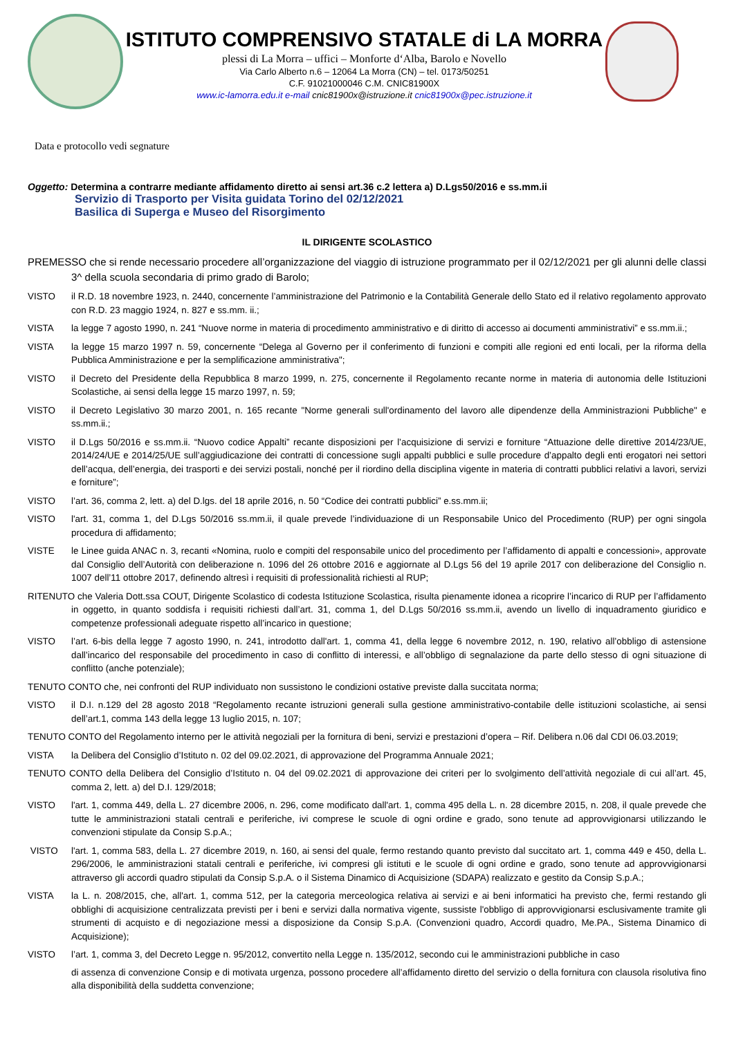ISTITUTO COMPRENSIVO STATALE di LA MORRA
plessi di La Morra – uffici – Monforte d‘Alba, Barolo e Novello
Via Carlo Alberto n.6 – 12064 La Morra (CN) – tel. 0173/50251
C.F. 91021000046 C.M. CNIC81900X
www.ic-lamorra.edu.it e-mail cnic81900x@istruzione.it cnic81900x@pec.istruzione.it
Data e protocollo vedi segnature
Oggetto: Determina a contrarre mediante affidamento diretto ai sensi art.36 c.2 lettera a) D.Lgs50/2016 e ss.mm.ii
Servizio di Trasporto per Visita guidata Torino del 02/12/2021
Basilica di Superga e Museo del Risorgimento
IL DIRIGENTE SCOLASTICO
PREMESSO che si rende necessario procedere all’organizzazione del viaggio di istruzione programmato per il 02/12/2021 per gli alunni delle classi 3^ della scuola secondaria di primo grado di Barolo;
VISTO il R.D. 18 novembre 1923, n. 2440, concernente l’amministrazione del Patrimonio e la Contabilità Generale dello Stato ed il relativo regolamento approvato con R.D. 23 maggio 1924, n. 827 e ss.mm. ii.;
VISTA la legge 7 agosto 1990, n. 241 “Nuove norme in materia di procedimento amministrativo e di diritto di accesso ai documenti amministrativi” e ss.mm.ii.;
VISTA la legge 15 marzo 1997 n. 59, concernente “Delega al Governo per il conferimento di funzioni e compiti alle regioni ed enti locali, per la riforma della Pubblica Amministrazione e per la semplificazione amministrativa";
VISTO il Decreto del Presidente della Repubblica 8 marzo 1999, n. 275, concernente il Regolamento recante norme in materia di autonomia delle Istituzioni Scolastiche, ai sensi della legge 15 marzo 1997, n. 59;
VISTO il Decreto Legislativo 30 marzo 2001, n. 165 recante "Norme generali sull'ordinamento del lavoro alle dipendenze della Amministrazioni Pubbliche" e ss.mm.ii.;
VISTO il D.Lgs 50/2016 e ss.mm.ii. “Nuovo codice Appalti” recante disposizioni per l’acquisizione di servizi e forniture “Attuazione delle direttive 2014/23/UE, 2014/24/UE e 2014/25/UE sull’aggiudicazione dei contratti di concessione sugli appalti pubblici e sulle procedure d’appalto degli enti erogatori nei settori dell’acqua, dell’energia, dei trasporti e dei servizi postali, nonché per il riordino della disciplina vigente in materia di contratti pubblici relativi a lavori, servizi e forniture”;
VISTO l’art. 36, comma 2, lett. a) del D.lgs. del 18 aprile 2016, n. 50 “Codice dei contratti pubblici” e.ss.mm.ii;
VISTO l'art. 31, comma 1, del D.Lgs 50/2016 ss.mm.ii, il quale prevede l’individuazione di un Responsabile Unico del Procedimento (RUP) per ogni singola procedura di affidamento;
VISTE le Linee guida ANAC n. 3, recanti «Nomina, ruolo e compiti del responsabile unico del procedimento per l’affidamento di appalti e concessioni», approvate dal Consiglio dell’Autorità con deliberazione n. 1096 del 26 ottobre 2016 e aggiornate al D.Lgs 56 del 19 aprile 2017 con deliberazione del Consiglio n. 1007 dell’11 ottobre 2017, definendo altresì i requisiti di professionalità richiesti al RUP;
RITENUTO che Valeria Dott.ssa COUT, Dirigente Scolastico di codesta Istituzione Scolastica, risulta pienamente idonea a ricoprire l’incarico di RUP per l’affidamento in oggetto, in quanto soddisfa i requisiti richiesti dall’art. 31, comma 1, del D.Lgs 50/2016 ss.mm.ii, avendo un livello di inquadramento giuridico e competenze professionali adeguate rispetto all’incarico in questione;
VISTO l’art. 6-bis della legge 7 agosto 1990, n. 241, introdotto dall'art. 1, comma 41, della legge 6 novembre 2012, n. 190, relativo all’obbligo di astensione dall’incarico del responsabile del procedimento in caso di conflitto di interessi, e all’obbligo di segnalazione da parte dello stesso di ogni situazione di conflitto (anche potenziale);
TENUTO CONTO che, nei confronti del RUP individuato non sussistono le condizioni ostative previste dalla succitata norma;
VISTO il D.I. n.129 del 28 agosto 2018 “Regolamento recante istruzioni generali sulla gestione amministrativo-contabile delle istituzioni scolastiche, ai sensi dell’art.1, comma 143 della legge 13 luglio 2015, n. 107;
TENUTO CONTO del Regolamento interno per le attività negoziali per la fornitura di beni, servizi e prestazioni d’opera – Rif. Delibera n.06 dal CDI 06.03.2019;
VISTA la Delibera del Consiglio d’Istituto n. 02 del 09.02.2021, di approvazione del Programma Annuale 2021;
TENUTO CONTO della Delibera del Consiglio d’Istituto n. 04 del 09.02.2021 di approvazione dei criteri per lo svolgimento dell’attività negoziale di cui all’art. 45, comma 2, lett. a) del D.I. 129/2018;
VISTO l'art. 1, comma 449, della L. 27 dicembre 2006, n. 296, come modificato dall'art. 1, comma 495 della L. n. 28 dicembre 2015, n. 208, il quale prevede che tutte le amministrazioni statali centrali e periferiche, ivi comprese le scuole di ogni ordine e grado, sono tenute ad approvvigionarsi utilizzando le convenzioni stipulate da Consip S.p.A.;
VISTO l'art. 1, comma 583, della L. 27 dicembre 2019, n. 160, ai sensi del quale, fermo restando quanto previsto dal succitato art. 1, comma 449 e 450, della L. 296/2006, le amministrazioni statali centrali e periferiche, ivi compresi gli istituti e le scuole di ogni ordine e grado, sono tenute ad approvvigionarsi attraverso gli accordi quadro stipulati da Consip S.p.A. o il Sistema Dinamico di Acquisizione (SDAPA) realizzato e gestito da Consip S.p.A.;
VISTA la L. n. 208/2015, che, all'art. 1, comma 512, per la categoria merceologica relativa ai servizi e ai beni informatici ha previsto che, fermi restando gli obblighi di acquisizione centralizzata previsti per i beni e servizi dalla normativa vigente, sussiste l'obbligo di approvvigionarsi esclusivamente tramite gli strumenti di acquisto e di negoziazione messi a disposizione da Consip S.p.A. (Convenzioni quadro, Accordi quadro, Me.PA., Sistema Dinamico di Acquisizione);
VISTO l’art. 1, comma 3, del Decreto Legge n. 95/2012, convertito nella Legge n. 135/2012, secondo cui le amministrazioni pubbliche in caso
di assenza di convenzione Consip e di motivata urgenza, possono procedere all’affidamento diretto del servizio o della fornitura con clausola risolutiva fino alla disponibilità della suddetta convenzione;